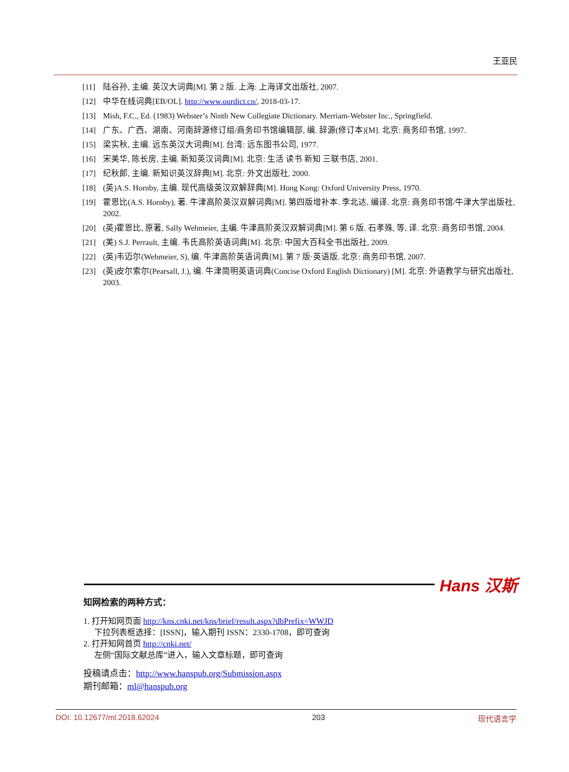王亚民
[11] 陆谷孙, 主编. 英汉大词典[M]. 第 2 版. 上海: 上海译文出版社, 2007.
[12] 中华在线词典[EB/OL]. http://www.ourdict.cn/, 2018-03-17.
[13] Mish, F.C., Ed. (1983) Webster’s Ninth New Collegiate Dictionary. Merriam-Webster Inc., Springfield.
[14] 广东、广西、湖南、河南辞源修订组/商务印书馆编辑部, 编. 辞源(修订本)[M]. 北京: 商务印书馆, 1997.
[15] 梁实秋, 主编. 远东英汉大词典[M]. 台湾: 远东图书公司, 1977.
[16] 宋美华, 陈长房, 主编. 新知英汉词典[M]. 北京: 生活 读书 新知 三联书店, 2001.
[17] 纪秋郎, 主编. 新知识英汉辞典[M]. 北京: 外文出版社, 2000.
[18] (英)A.S. Hornby, 主编. 现代高级英汉双解辞典[M]. Hong Kong: Oxford University Press, 1970.
[19] 霍恩比(A.S. Hornby), 著. 牛津高阶英汉双解词典[M]. 第四版增补本. 李北达, 编译. 北京: 商务印书馆/牛津大学出版社, 2002.
[20] (英)霍恩比, 原著, Sally Wehmeier, 主编. 牛津高阶英汉双解词典[M]. 第 6 版. 石孝殊, 等, 译. 北京: 商务印书馆, 2004.
[21] (美) S.J. Perrault, 主编. 韦氏高阶英语词典[M]. 北京: 中国大百科全书出版社, 2009.
[22] (英)韦迈尔(Wehmeier, S), 编. 牛津高阶英语词典[M]. 第 7 版·英语版. 北京: 商务印书馆, 2007.
[23] (英)皮尔索尔(Pearsall, J.), 编. 牛津简明英语词典(Concise Oxford English Dictionary) [M]. 北京: 外语教学与研究出版社, 2003.
Hans 汉斯
知网检索的两种方式：
1. 打开知网页面 http://kns.cnki.net/kns/brief/result.aspx?dbPrefix=WWJD
下拉列表框选择：[ISSN]，输入期刊 ISSN：2330-1708，即可查询
2. 打开知网首页 http://cnki.net/
左侧“国际文献总库”进入，输入文章标题，即可查询
投稿请点击：http://www.hanspub.org/Submission.aspx
期刊邮箱：ml@hanspub.org
DOI: 10.12677/ml.2018.62024 203 现代语言学